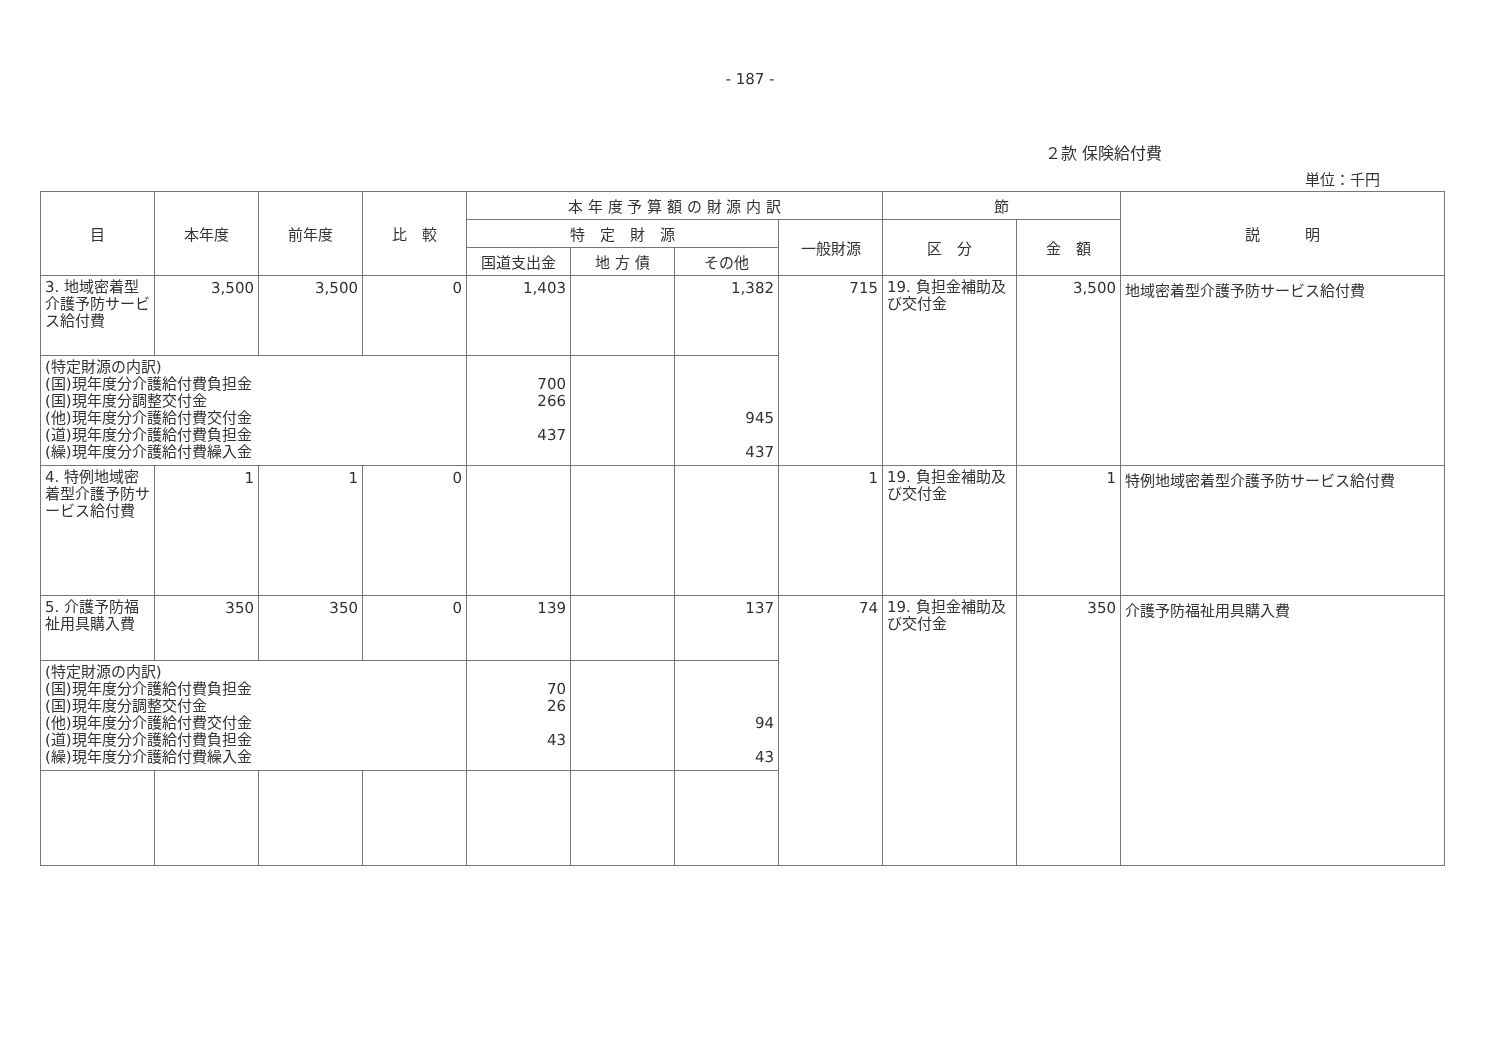- 187 -
２款 保険給付費
単位：千円
| 目 | 本年度 | 前年度 | 比 較 | 本 年 度 予 算 額 の 財 源 内 訳 | | | | 節 | | 説 明 |
| --- | --- | --- | --- | --- | --- | --- | --- | --- | --- | --- |
| | | | | 特 定 財 源 | | | 一般財源 | 区 分 | 金 額 | |
| | | | | 国道支出金 | 地 方 債 | その他 | | | | |
| 3. 地域密着型介護予防サービス給付費 | 3,500 | 3,500 | 0 | 1,403 | | 1,382 | 715 | 19. 負担金補助及び交付金 | 3,500 | 地域密着型介護予防サービス給付費 |
| (特定財源の内訳) (国)現年度分介護給付費負担金 (国)現年度分調整交付金 (他)現年度分介護給付費交付金 (道)現年度分介護給付費負担金 (繰)現年度分介護給付費繰入金 | | | | 700 266 437 | | 945 437 | | | | |
| 4. 特例地域密着型介護予防サービス給付費 | 1 | 1 | 0 | | | | 1 | 19. 負担金補助及び交付金 | 1 | 特例地域密着型介護予防サービス給付費 |
| 5. 介護予防福祉用具購入費 | 350 | 350 | 0 | 139 | | 137 | 74 | 19. 負担金補助及び交付金 | 350 | 介護予防福祉用具購入費 |
| (特定財源の内訳) (国)現年度分介護給付費負担金 (国)現年度分調整交付金 (他)現年度分介護給付費交付金 (道)現年度分介護給付費負担金 (繰)現年度分介護給付費繰入金 | | | | 70 26 43 | | 94 43 | | | | |